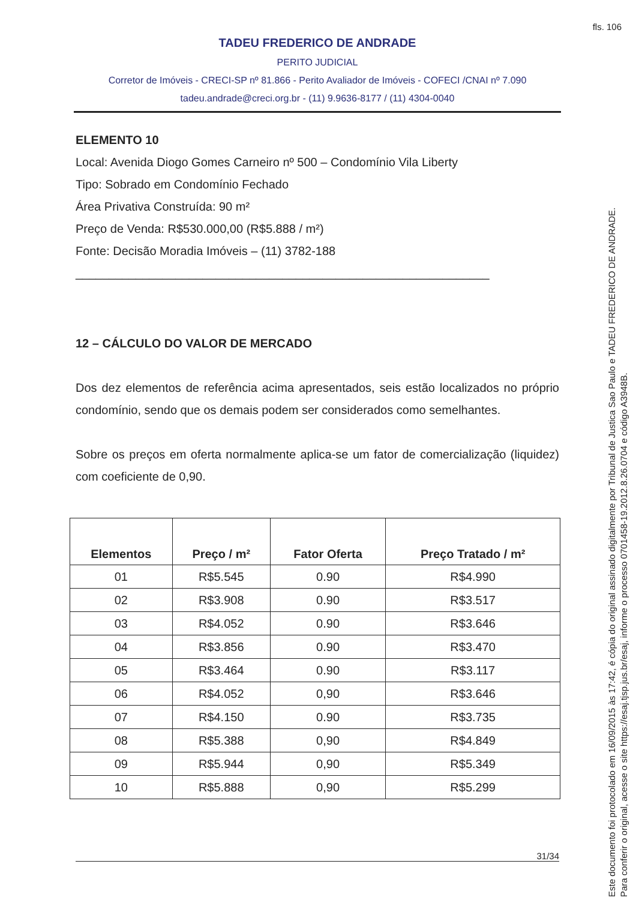fls. 106
TADEU FREDERICO DE ANDRADE
PERITO JUDICIAL
Corretor de Imóveis - CRECI-SP nº 81.866 - Perito Avaliador de Imóveis - COFECI /CNAI nº 7.090
tadeu.andrade@creci.org.br - (11) 9.9636-8177 / (11) 4304-0040
ELEMENTO 10
Local: Avenida Diogo Gomes Carneiro nº 500 – Condomínio Vila Liberty
Tipo: Sobrado em Condomínio Fechado
Área Privativa Construída: 90 m²
Preço de Venda: R$530.000,00 (R$5.888 / m²)
Fonte: Decisão Moradia Imóveis – (11) 3782-188
______________________________________________________________
12 – CÁLCULO DO VALOR DE MERCADO
Dos dez elementos de referência acima apresentados, seis estão localizados no próprio condomínio, sendo que os demais podem ser considerados como semelhantes.
Sobre os preços em oferta normalmente aplica-se um fator de comercialização (liquidez) com coeficiente de 0,90.
| Elementos | Preço / m² | Fator Oferta | Preço Tratado / m² |
| --- | --- | --- | --- |
| 01 | R$5.545 | 0.90 | R$4.990 |
| 02 | R$3.908 | 0.90 | R$3.517 |
| 03 | R$4.052 | 0.90 | R$3.646 |
| 04 | R$3.856 | 0.90 | R$3.470 |
| 05 | R$3.464 | 0.90 | R$3.117 |
| 06 | R$4.052 | 0,90 | R$3.646 |
| 07 | R$4.150 | 0.90 | R$3.735 |
| 08 | R$5.388 | 0,90 | R$4.849 |
| 09 | R$5.944 | 0,90 | R$5.349 |
| 10 | R$5.888 | 0,90 | R$5.299 |
31/34
Este documento foi protocolado em 16/09/2015 às 17:42, é cópia do original assinado digitalmente por Tribunal de Justica Sao Paulo e TADEU FREDERICO DE ANDRADE.
Para conferir o original, acesse o site https://esaj.tjsp.jus.br/esaj, informe o processo 0701458-19.2012.8.26.0704 e código A3948B.